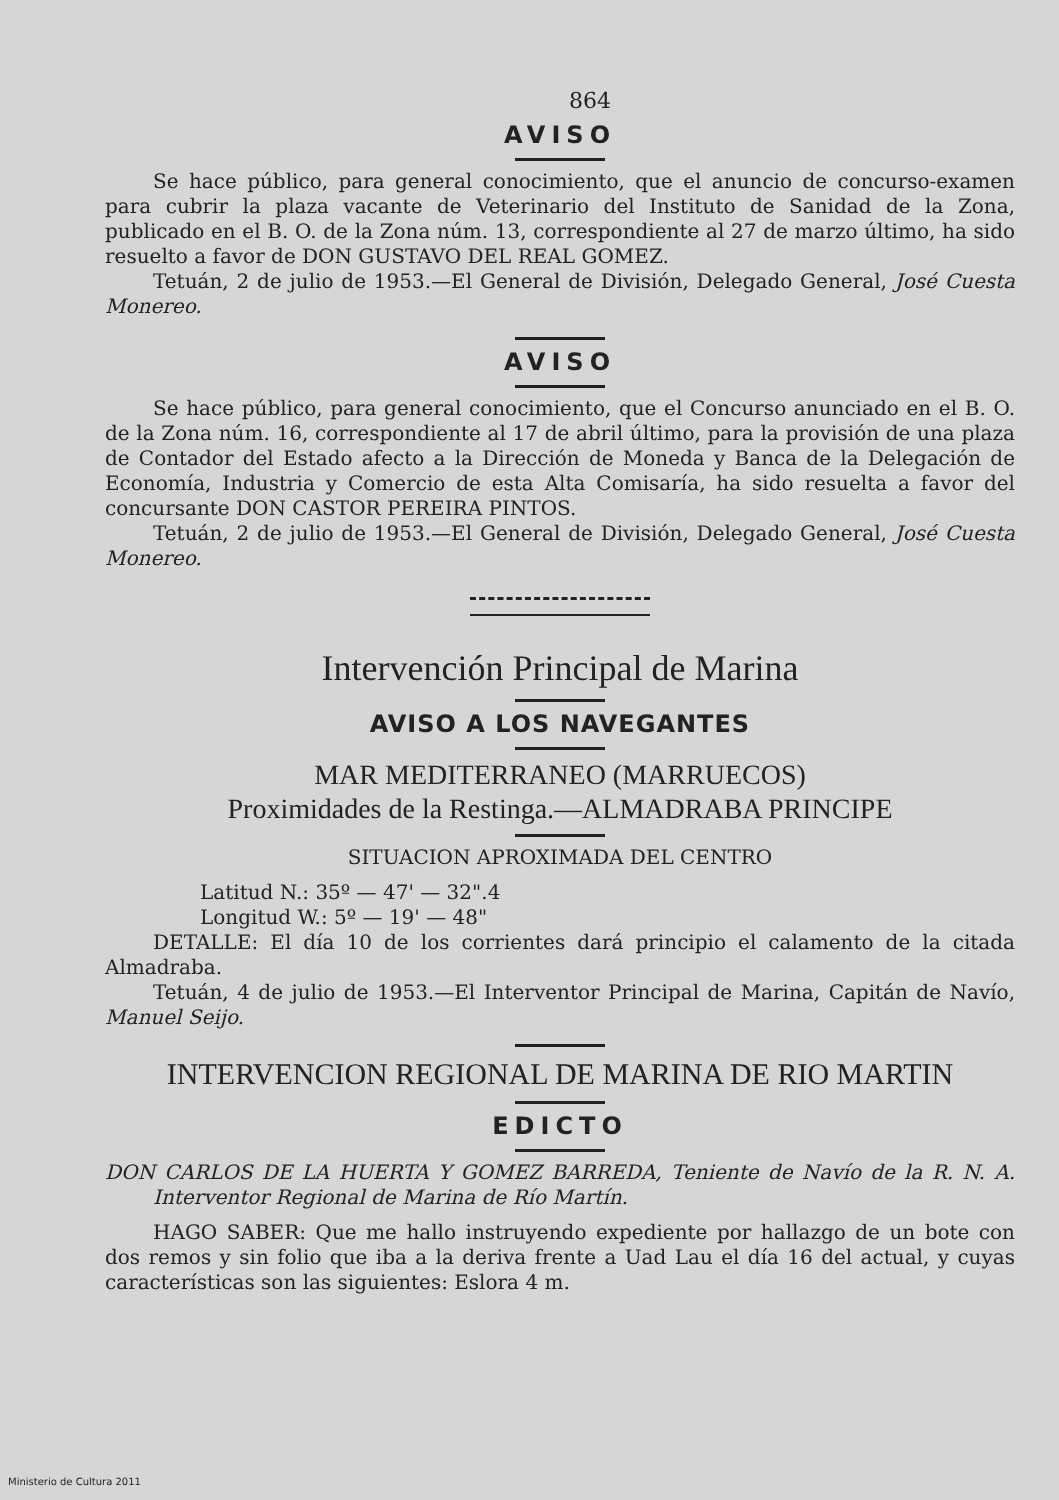864
AVISO
Se hace público, para general conocimiento, que el anuncio de concurso-examen para cubrir la plaza vacante de Veterinario del Instituto de Sanidad de la Zona, publicado en el B. O. de la Zona núm. 13, correspondiente al 27 de marzo último, ha sido resuelto a favor de DON GUSTAVO DEL REAL GOMEZ.
Tetuán, 2 de julio de 1953.—El General de División, Delegado General, José Cuesta Monereo.
AVISO
Se hace público, para general conocimiento, que el Concurso anunciado en el B. O. de la Zona núm. 16, correspondiente al 17 de abril último, para la provisión de una plaza de Contador del Estado afecto a la Dirección de Moneda y Banca de la Delegación de Economía, Industria y Comercio de esta Alta Comisaría, ha sido resuelta a favor del concursante DON CASTOR PEREIRA PINTOS.
Tetuán, 2 de julio de 1953.—El General de División, Delegado General, José Cuesta Monereo.
Intervención Principal de Marina
AVISO A LOS NAVEGANTES
MAR MEDITERRANEO (MARRUECOS)
Proximidades de la Restinga.—ALMADRABA PRINCIPE
SITUACION APROXIMADA DEL CENTRO
Latitud N.: 35º — 47' — 32".4
Longitud W.: 5º — 19' — 48"
DETALLE: El día 10 de los corrientes dará principio el calamento de la citada Almadraba.
Tetuán, 4 de julio de 1953.—El Interventor Principal de Marina, Capitán de Navío, Manuel Seijo.
INTERVENCION REGIONAL DE MARINA DE RIO MARTIN
EDICTO
DON CARLOS DE LA HUERTA Y GOMEZ BARREDA, Teniente de Navío de la R. N. A. Interventor Regional de Marina de Río Martín.
HAGO SABER: Que me hallo instruyendo expediente por hallazgo de un bote con dos remos y sin folio que iba a la deriva frente a Uad Lau el día 16 del actual, y cuyas características son las siguientes: Eslora 4 m.
Ministerio de Cultura 2011